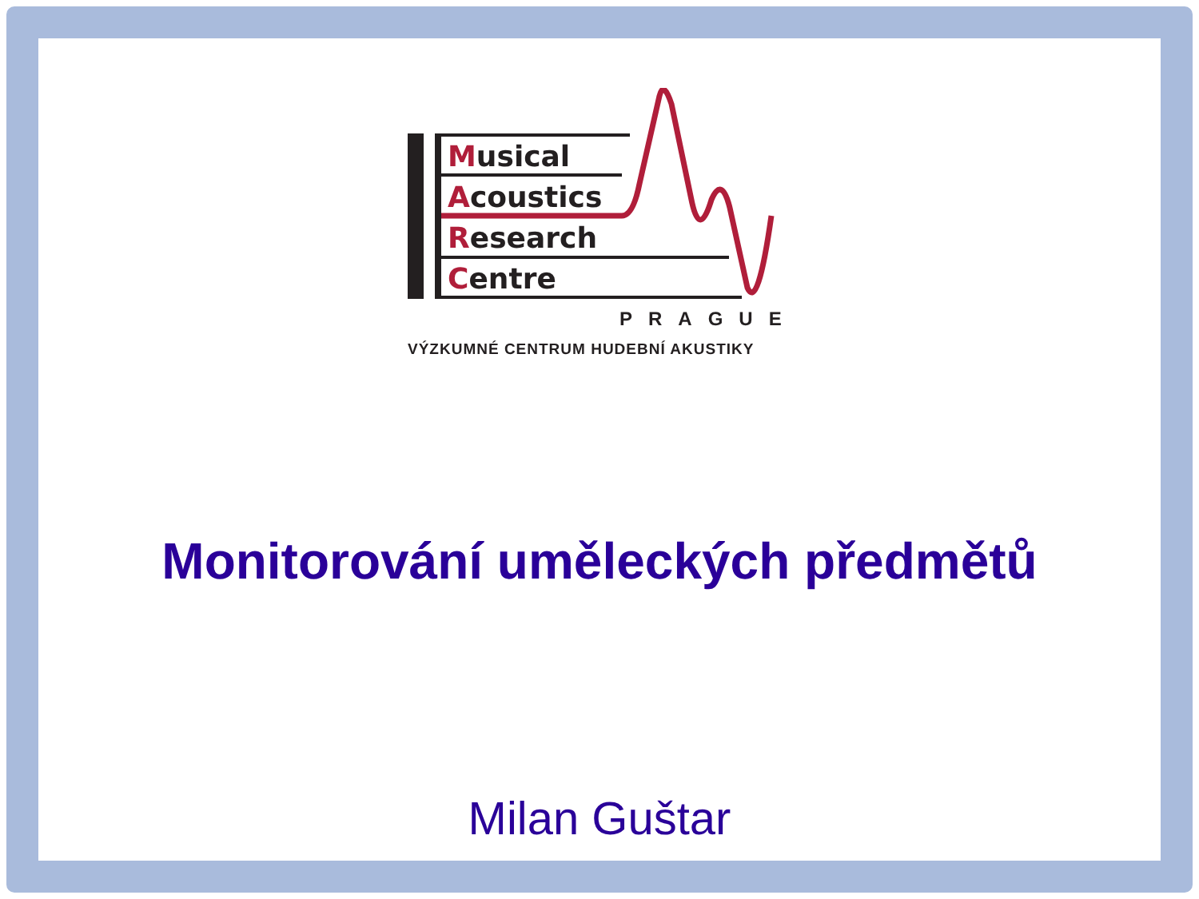Musical
Acoustics
Research
Centre
PRAGUE
VÝZKUMNÉ CENTRUM HUDEBNÍ AKUSTIKY
Monitorování uměleckých předmětů
Milan Guštar